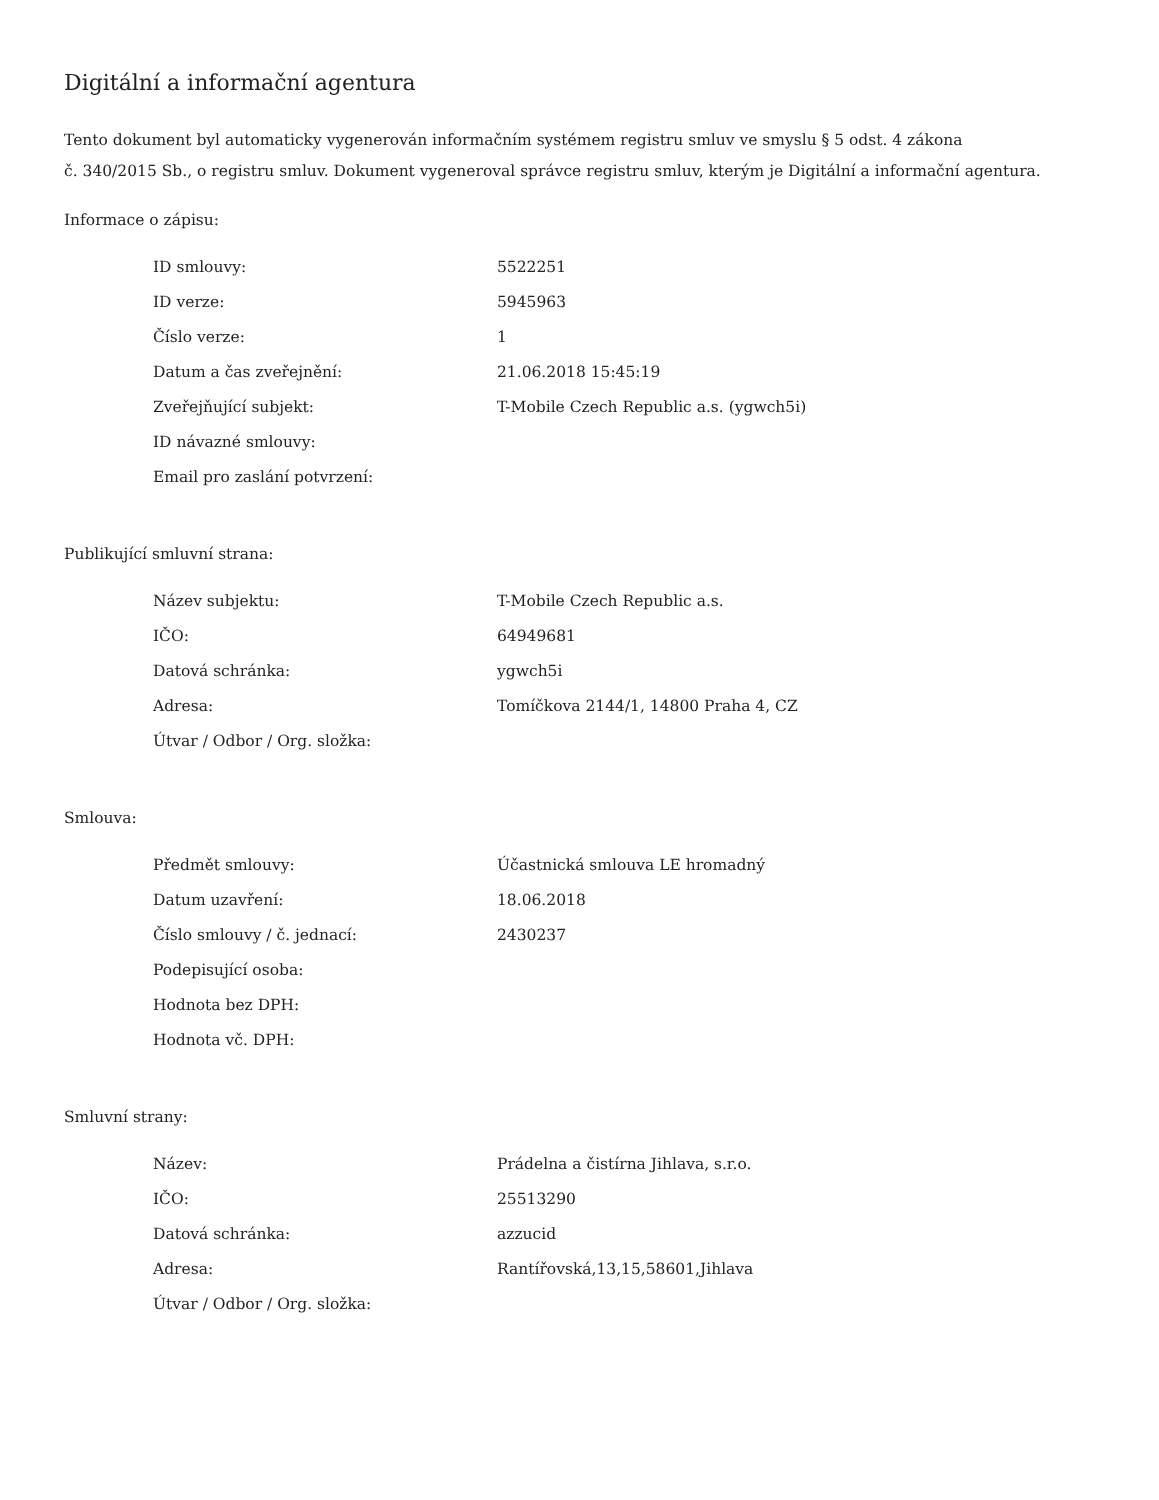Digitální a informační agentura
Tento dokument byl automaticky vygenerován informačním systémem registru smluv ve smyslu § 5 odst. 4 zákona
č. 340/2015 Sb., o registru smluv. Dokument vygeneroval správce registru smluv, kterým je Digitální a informační agentura.
Informace o zápisu:
| ID smlouvy: | 5522251 |
| ID verze: | 5945963 |
| Číslo verze: | 1 |
| Datum a čas zveřejnění: | 21.06.2018 15:45:19 |
| Zveřejňující subjekt: | T-Mobile Czech Republic a.s. (ygwch5i) |
| ID návazné smlouvy: | |
| Email pro zaslání potvrzení: | |
Publikující smluvní strana:
| Název subjektu: | T-Mobile Czech Republic a.s. |
| IČO: | 64949681 |
| Datová schránka: | ygwch5i |
| Adresa: | Tomíčkova 2144/1, 14800 Praha 4, CZ |
| Útvar / Odbor / Org. složka: | |
Smlouva:
| Předmět smlouvy: | Účastnická smlouva LE hromadný |
| Datum uzavření: | 18.06.2018 |
| Číslo smlouvy / č. jednací: | 2430237 |
| Podepisující osoba: | |
| Hodnota bez DPH: | |
| Hodnota vč. DPH: | |
Smluvní strany:
| Název: | Prádelna a čistírna Jihlava, s.r.o. |
| IČO: | 25513290 |
| Datová schránka: | azzucid |
| Adresa: | Rantířovská,13,15,58601,Jihlava |
| Útvar / Odbor / Org. složka: | |